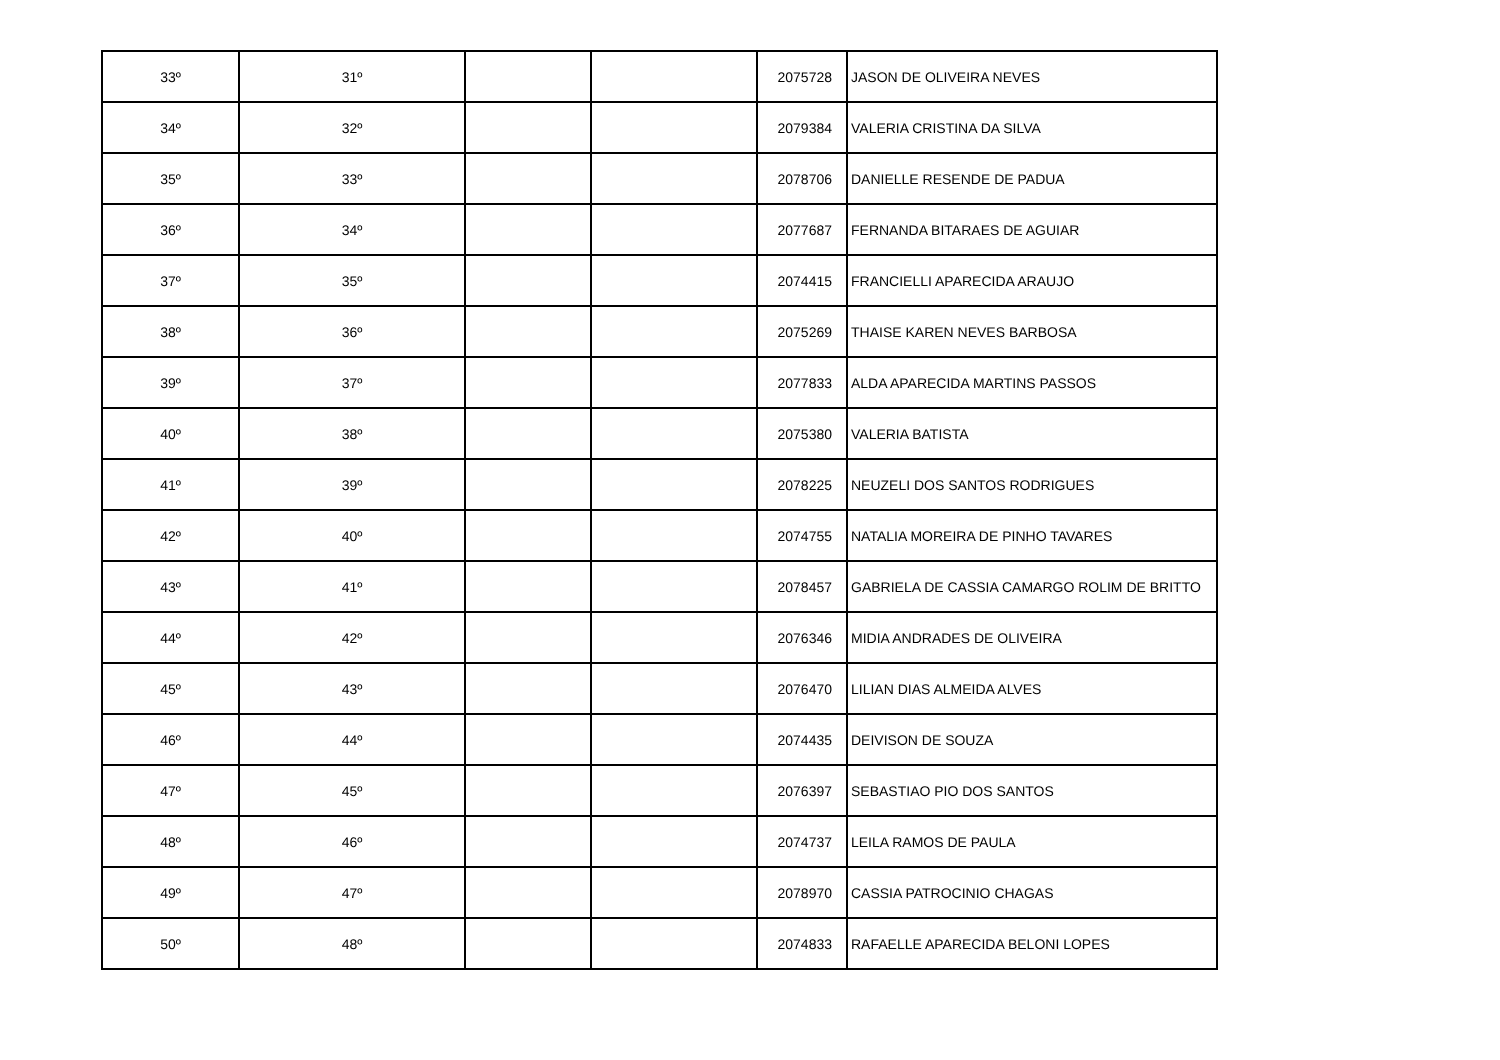| 33º | 31º | | | 2075728 | JASON DE OLIVEIRA NEVES |
| 34º | 32º | | | 2079384 | VALERIA CRISTINA DA SILVA |
| 35º | 33º | | | 2078706 | DANIELLE RESENDE DE PADUA |
| 36º | 34º | | | 2077687 | FERNANDA BITARAES DE AGUIAR |
| 37º | 35º | | | 2074415 | FRANCIELLI APARECIDA ARAUJO |
| 38º | 36º | | | 2075269 | THAISE KAREN NEVES BARBOSA |
| 39º | 37º | | | 2077833 | ALDA APARECIDA MARTINS PASSOS |
| 40º | 38º | | | 2075380 | VALERIA BATISTA |
| 41º | 39º | | | 2078225 | NEUZELI DOS SANTOS RODRIGUES |
| 42º | 40º | | | 2074755 | NATALIA MOREIRA DE PINHO TAVARES |
| 43º | 41º | | | 2078457 | GABRIELA DE CASSIA CAMARGO ROLIM DE BRITTO |
| 44º | 42º | | | 2076346 | MIDIA ANDRADES DE OLIVEIRA |
| 45º | 43º | | | 2076470 | LILIAN DIAS ALMEIDA ALVES |
| 46º | 44º | | | 2074435 | DEIVISON DE SOUZA |
| 47º | 45º | | | 2076397 | SEBASTIAO PIO DOS SANTOS |
| 48º | 46º | | | 2074737 | LEILA RAMOS DE PAULA |
| 49º | 47º | | | 2078970 | CASSIA PATROCINIO CHAGAS |
| 50º | 48º | | | 2074833 | RAFAELLE APARECIDA BELONI LOPES |